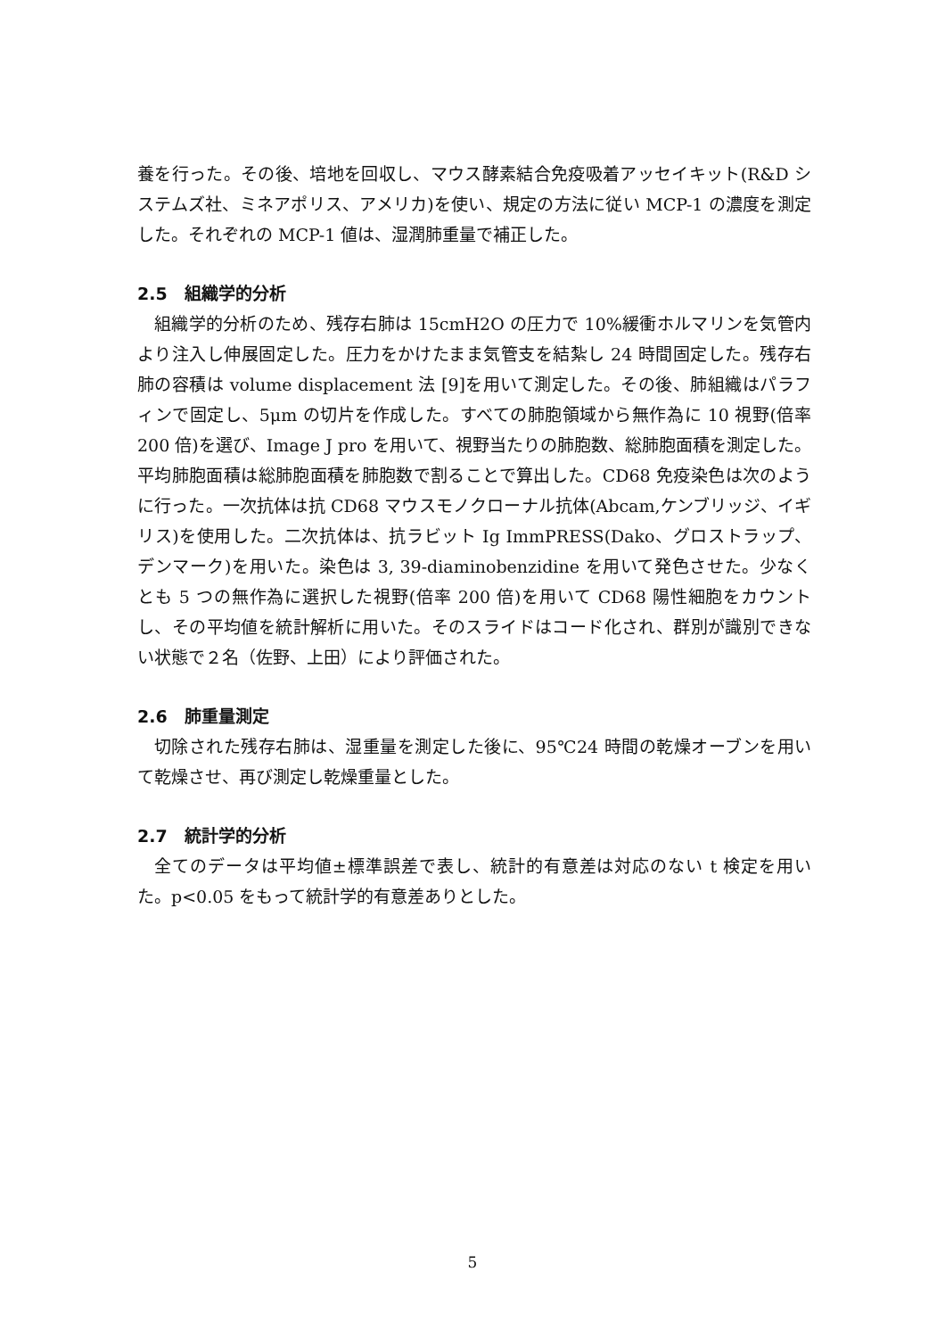養を行った。その後、培地を回収し、マウス酵素結合免疫吸着アッセイキット(R&D システムズ社、ミネアポリス、アメリカ)を使い、規定の方法に従い MCP-1 の濃度を測定した。それぞれの MCP-1 値は、湿潤肺重量で補正した。
2.5　組織学的分析
組織学的分析のため、残存右肺は 15cmH2O の圧力で 10%緩衝ホルマリンを気管内より注入し伸展固定した。圧力をかけたまま気管支を結紮し 24 時間固定した。残存右肺の容積は volume displacement 法 [9]を用いて測定した。その後、肺組織はパラフィンで固定し、5μm の切片を作成した。すべての肺胞領域から無作為に 10 視野(倍率 200 倍)を選び、Image J pro を用いて、視野当たりの肺胞数、総肺胞面積を測定した。平均肺胞面積は総肺胞面積を肺胞数で割ることで算出した。CD68 免疫染色は次のように行った。一次抗体は抗 CD68 マウスモノクローナル抗体(Abcam,ケンブリッジ、イギリス)を使用した。二次抗体は、抗ラビット Ig ImmPRESS(Dako、グロストラップ、デンマーク)を用いた。染色は 3, 39-diaminobenzidine を用いて発色させた。少なくとも 5 つの無作為に選択した視野(倍率 200 倍)を用いて CD68 陽性細胞をカウントし、その平均値を統計解析に用いた。そのスライドはコード化され、群別が識別できない状態で２名（佐野、上田）により評価された。
2.6　肺重量測定
切除された残存右肺は、湿重量を測定した後に、95℃24 時間の乾燥オーブンを用いて乾燥させ、再び測定し乾燥重量とした。
2.7　統計学的分析
全てのデータは平均値±標準誤差で表し、統計的有意差は対応のない t 検定を用いた。p<0.05 をもって統計学的有意差ありとした。
5